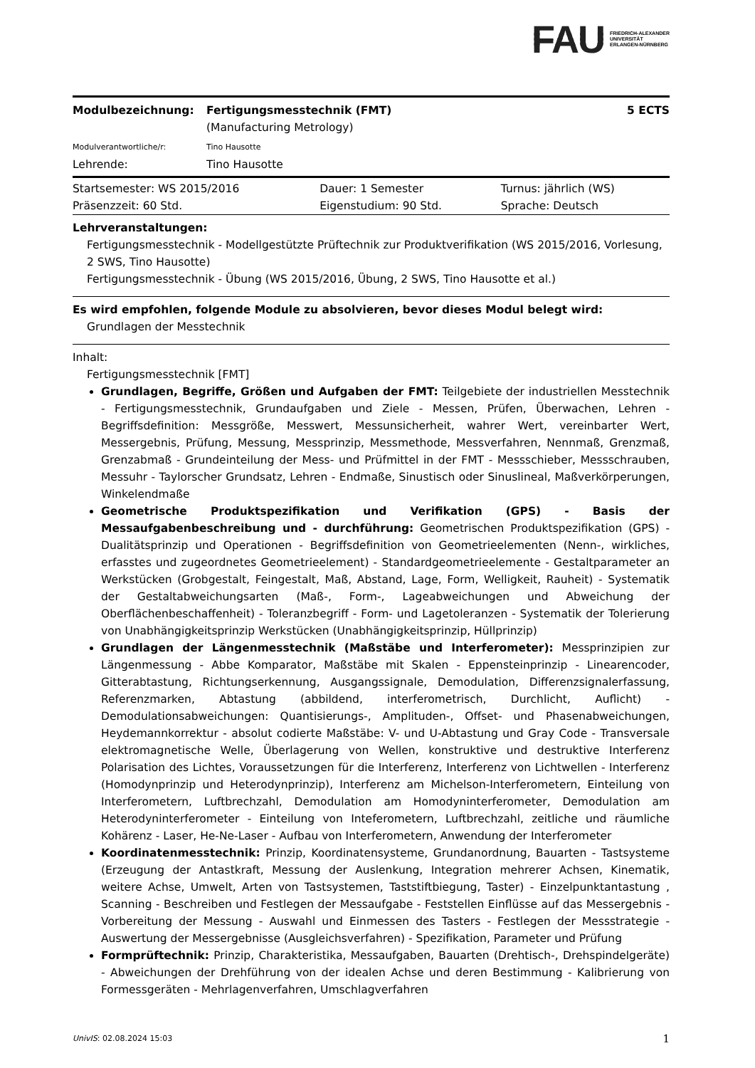FAU FRIEDRICH-ALEXANDER
UNIVERSITÄT
ERLANGEN-NÜRNBERG
| Modulbezeichnung: | Fertigungsmesstechnik (FMT) (Manufacturing Metrology) | 5 ECTS |
| Modulverantwortliche/r: | Tino Hausotte | |
| Lehrende: | Tino Hausotte | |
| Startsemester: WS 2015/2016 | Dauer: 1 Semester | Turnus: jährlich (WS) |
| Präsenzzeit: 60 Std. | Eigenstudium: 90 Std. | Sprache: Deutsch |
Lehrveranstaltungen:
Fertigungsmesstechnik - Modellgestützte Prüftechnik zur Produktverifikation (WS 2015/2016, Vorlesung, 2 SWS, Tino Hausotte)
Fertigungsmesstechnik - Übung (WS 2015/2016, Übung, 2 SWS, Tino Hausotte et al.)
Es wird empfohlen, folgende Module zu absolvieren, bevor dieses Modul belegt wird:
Grundlagen der Messtechnik
Inhalt:
Fertigungsmesstechnik [FMT]
Grundlagen, Begriffe, Größen und Aufgaben der FMT: Teilgebiete der industriellen Messtechnik - Fertigungsmesstechnik, Grundaufgaben und Ziele - Messen, Prüfen, Überwachen, Lehren - Begriffsdefinition: Messgröße, Messwert, Messunsicherheit, wahrer Wert, vereinbarter Wert, Messergebnis, Prüfung, Messung, Messprinzip, Messmethode, Messverfahren, Nennmaß, Grenzmaß, Grenzabmaß - Grundeinteilung der Mess- und Prüfmittel in der FMT - Messschieber, Messschrauben, Messuhr - Taylorscher Grundsatz, Lehren - Endmaße, Sinustisch oder Sinuslineal, Maßverkörperungen, Winkelendmaße
Geometrische Produktspezifikation und Verifikation (GPS) - Basis der Messaufgabenbeschreibung und - durchführung: Geometrischen Produktspezifikation (GPS) - Dualitätsprinzip und Operationen - Begriffsdefinition von Geometrieelementen (Nenn-, wirkliches, erfasstes und zugeordnetes Geometrieelement) - Standardgeometrieelemente - Gestaltparameter an Werkstücken (Grobgestalt, Feingestalt, Maß, Abstand, Lage, Form, Welligkeit, Rauheit) - Systematik der Gestaltabweichungsarten (Maß-, Form-, Lageabweichungen und Abweichung der Oberflächenbeschaffenheit) - Toleranzbegriff - Form- und Lagetoleranzen - Systematik der Tolerierung von Unabhängigkeitsprinzip Werkstücken (Unabhängigkeitsprinzip, Hüllprinzip)
Grundlagen der Längenmesstechnik (Maßstäbe und Interferometer): Messprinzipien zur Längenmessung - Abbe Komparator, Maßstäbe mit Skalen - Eppensteinprinzip - Linearencoder, Gitterabtastung, Richtungserkennung, Ausgangssignale, Demodulation, Differenzsignalerfassung, Referenzmarken, Abtastung (abbildend, interferometrisch, Durchlicht, Auflicht) - Demodulationsabweichungen: Quantisierungs-, Amplituden-, Offset- und Phasenabweichungen, Heydemannkorrektur - absolut codierte Maßstäbe: V- und U-Abtastung und Gray Code - Transversale elektromagnetische Welle, Überlagerung von Wellen, konstruktive und destruktive Interferenz Polarisation des Lichtes, Voraussetzungen für die Interferenz, Interferenz von Lichtwellen - Interferenz (Homodynprinzip und Heterodynprinzip), Interferenz am Michelson-Interferometern, Einteilung von Interferometern, Luftbrechzahl, Demodulation am Homodyninterferometer, Demodulation am Heterodyninterferometer - Einteilung von Inteferometern, Luftbrechzahl, zeitliche und räumliche Kohärenz - Laser, He-Ne-Laser - Aufbau von Interferometern, Anwendung der Interferometer
Koordinatenmesstechnik: Prinzip, Koordinatensysteme, Grundanordnung, Bauarten - Tastsysteme (Erzeugung der Antastkraft, Messung der Auslenkung, Integration mehrerer Achsen, Kinematik, weitere Achse, Umwelt, Arten von Tastsystemen, Taststiftbiegung, Taster) - Einzelpunktantastung , Scanning - Beschreiben und Festlegen der Messaufgabe - Feststellen Einflüsse auf das Messergebnis - Vorbereitung der Messung - Auswahl und Einmessen des Tasters - Festlegen der Messstrategie - Auswertung der Messergebnisse (Ausgleichsverfahren) - Spezifikation, Parameter und Prüfung
Formprüftechnik: Prinzip, Charakteristika, Messaufgaben, Bauarten (Drehtisch-, Drehspindelgeräte) - Abweichungen der Drehführung von der idealen Achse und deren Bestimmung - Kalibrierung von Formessgeräten - Mehrlagenverfahren, Umschlagverfahren
UnivIS: 02.08.2024 15:03 1